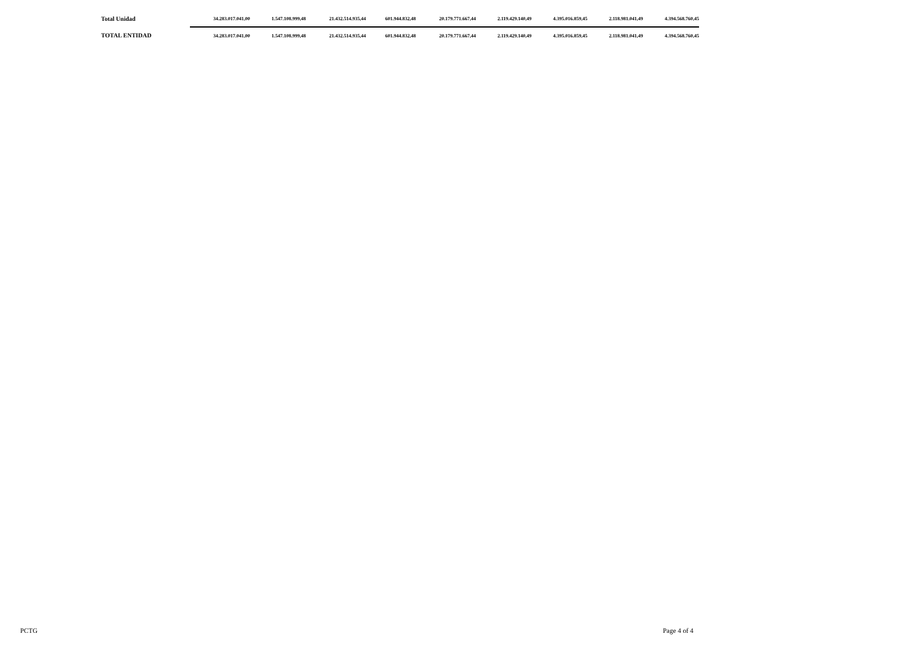| Total Unidad | 34.283.017.041,00 | 1.547.108.999,48 | 21.432.514.935,44 | 601.944.832,48 | 20.179.771.667,44 | 2.119.429.140,49 | 4.395.016.859,45 | 2.118.981.041,49 | 4.394.568.760,45 |
| TOTAL ENTIDAD | 34.283.017.041,00 | 1.547.108.999,48 | 21.432.514.935,44 | 601.944.832,48 | 20.179.771.667,44 | 2.119.429.140,49 | 4.395.016.859,45 | 2.118.981.041,49 | 4.394.568.760,45 |
PCTG Page 4 of 4